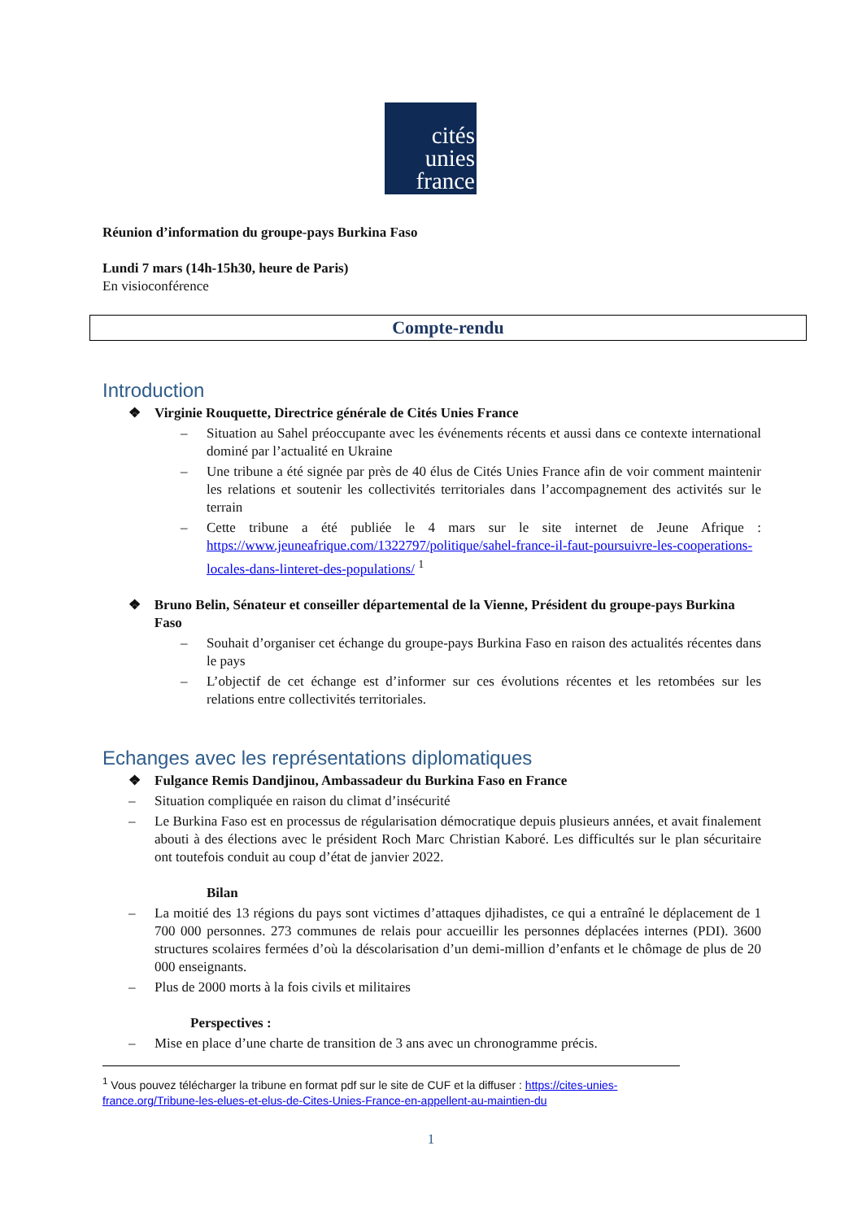cités
unies
france
Réunion d’information du groupe-pays Burkina Faso
Lundi 7 mars (14h-15h30, heure de Paris)
En visioconférence
Compte-rendu
Introduction
❖ Virginie Rouquette, Directrice générale de Cités Unies France
– Situation au Sahel préoccupante avec les événements récents et aussi dans ce contexte international dominé par l’actualité en Ukraine
– Une tribune a été signée par près de 40 élus de Cités Unies France afin de voir comment maintenir les relations et soutenir les collectivités territoriales dans l’accompagnement des activités sur le terrain
– Cette tribune a été publiée le 4 mars sur le site internet de Jeune Afrique : https://www.jeuneafrique.com/1322797/politique/sahel-france-il-faut-poursuivre-les-cooperations-locales-dans-linteret-des-populations/ <sup>1</sup>
❖ Bruno Belin, Sénateur et conseiller départemental de la Vienne, Président du groupe-pays Burkina Faso
– Souhait d’organiser cet échange du groupe-pays Burkina Faso en raison des actualités récentes dans le pays
– L’objectif de cet échange est d’informer sur ces évolutions récentes et les retombées sur les relations entre collectivités territoriales.
Echanges avec les représentations diplomatiques
❖ Fulgance Remis Dandjinou, Ambassadeur du Burkina Faso en France
– Situation compliquée en raison du climat d’insécurité
– Le Burkina Faso est en processus de régularisation démocratique depuis plusieurs années, et avait finalement abouti à des élections avec le président Roch Marc Christian Kaboré. Les difficultés sur le plan sécuritaire ont toutefois conduit au coup d’état de janvier 2022.
Bilan
– La moitié des 13 régions du pays sont victimes d’attaques djihadistes, ce qui a entraîné le déplacement de 1 700 000 personnes. 273 communes de relais pour accueillir les personnes déplacées internes (PDI). 3600 structures scolaires fermées d’où la déscolarisation d’un demi-million d’enfants et le chômage de plus de 20 000 enseignants.
– Plus de 2000 morts à la fois civils et militaires
Perspectives :
– Mise en place d’une charte de transition de 3 ans avec un chronogramme précis.
<sup>1</sup> Vous pouvez télécharger la tribune en format pdf sur le site de CUF et la diffuser : https://cites-unies-france.org/Tribune-les-elues-et-elus-de-Cites-Unies-France-en-appellent-au-maintien-du
1